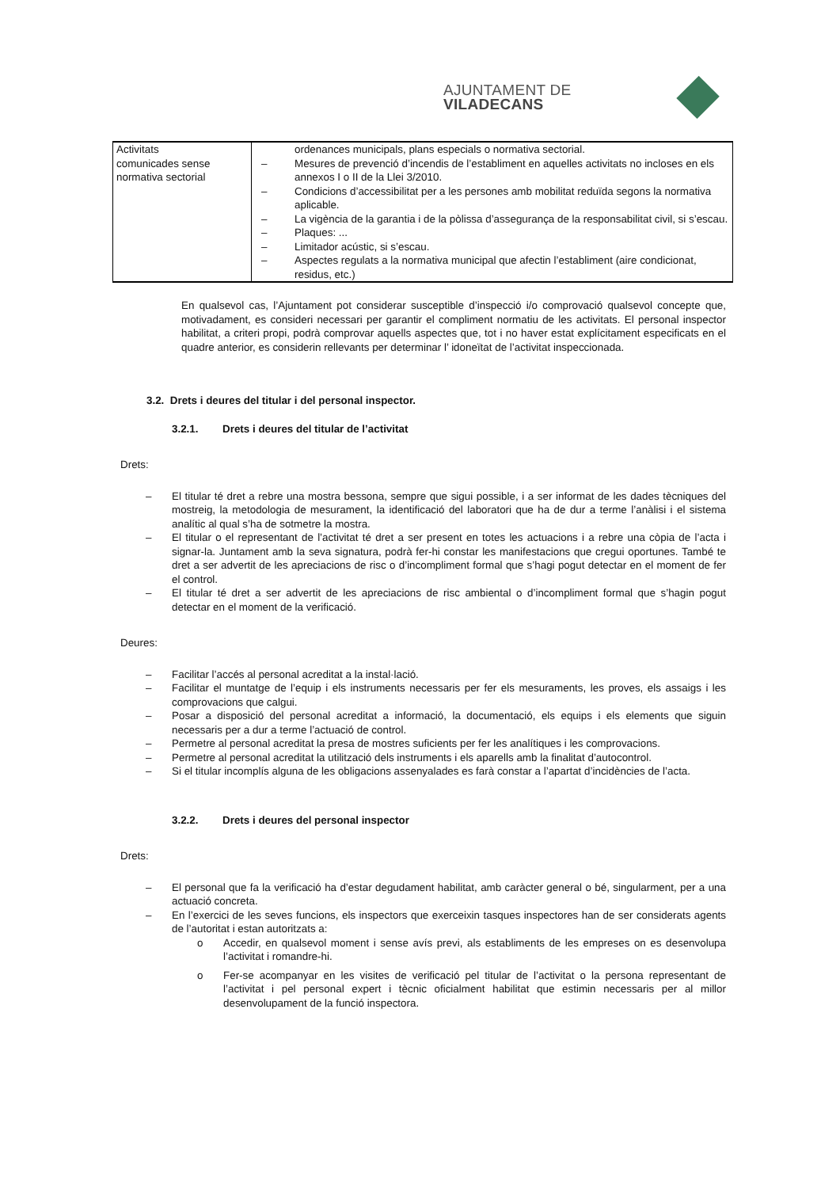AJUNTAMENT DE VILADECANS
| Activitats comunicades sense normativa sectorial | ordenances municipals, plans especials o normativa sectorial. – Mesures de prevenció d’incendis de l’establiment en aquelles activitats no incloses en els annexos I o II de la Llei 3/2010. – Condicions d’accessibilitat per a les persones amb mobilitat reduïda segons la normativa aplicable. – La vigència de la garantia i de la pòlissa d’assegurança de la responsabilitat civil, si s’escau. – Plaques: ... – Limitador acústic, si s’escau. – Aspectes regulats a la normativa municipal que afectin l’establiment (aire condicionat, residus, etc.) |
En qualsevol cas, l’Ajuntament pot considerar susceptible d’inspecció i/o comprovació qualsevol concepte que, motivadament, es consideri necessari per garantir el compliment normatiu de les activitats. El personal inspector habilitat, a criteri propi, podrà comprovar aquells aspectes que, tot i no haver estat explícitament especificats en el quadre anterior, es considerin rellevants per determinar l’ idoneïtat de l’activitat inspeccionada.
3.2. Drets i deures del titular i del personal inspector.
3.2.1. Drets i deures del titular de l’activitat
Drets:
– El titular té dret a rebre una mostra bessona, sempre que sigui possible, i a ser informat de les dades tècniques del mostreig, la metodologia de mesurament, la identificació del laboratori que ha de dur a terme l’anàlisi i el sistema analític al qual s’ha de sotmetre la mostra.
– El titular o el representant de l’activitat té dret a ser present en totes les actuacions i a rebre una còpia de l’acta i signar-la. Juntament amb la seva signatura, podrà fer-hi constar les manifestacions que cregui oportunes. També te dret a ser advertit de les apreciacions de risc o d’incompliment formal que s’hagi pogut detectar en el moment de fer el control.
– El titular té dret a ser advertit de les apreciacions de risc ambiental o d’incompliment formal que s’hagin pogut detectar en el moment de la verificació.
Deures:
– Facilitar l’accés al personal acreditat a la instal·lació.
– Facilitar el muntatge de l’equip i els instruments necessaris per fer els mesuraments, les proves, els assaigs i les comprovacions que calgui.
– Posar a disposició del personal acreditat a informació, la documentació, els equips i els elements que siguin necessaris per a dur a terme l’actuació de control.
– Permetre al personal acreditat la presa de mostres suficients per fer les analítiques i les comprovacions.
– Permetre al personal acreditat la utilització dels instruments i els aparells amb la finalitat d’autocontrol.
– Si el titular incomplís alguna de les obligacions assenyalades es farà constar a l’apartat d’incidències de l’acta.
3.2.2. Drets i deures del personal inspector
Drets:
– El personal que fa la verificació ha d’estar degudament habilitat, amb caràcter general o bé, singularment, per a una actuació concreta.
– En l’exercici de les seves funcions, els inspectors que exerceixin tasques inspectores han de ser considerats agents de l’autoritat i estan autoritzats a:
o Accedir, en qualsevol moment i sense avís previ, als establiments de les empreses on es desenvolupa l’activitat i romandre-hi.
o Fer-se acompanyar en les visites de verificació pel titular de l’activitat o la persona representant de l’activitat i pel personal expert i tècnic oficialment habilitat que estimin necessaris per al millor desenvolupament de la funció inspectora.